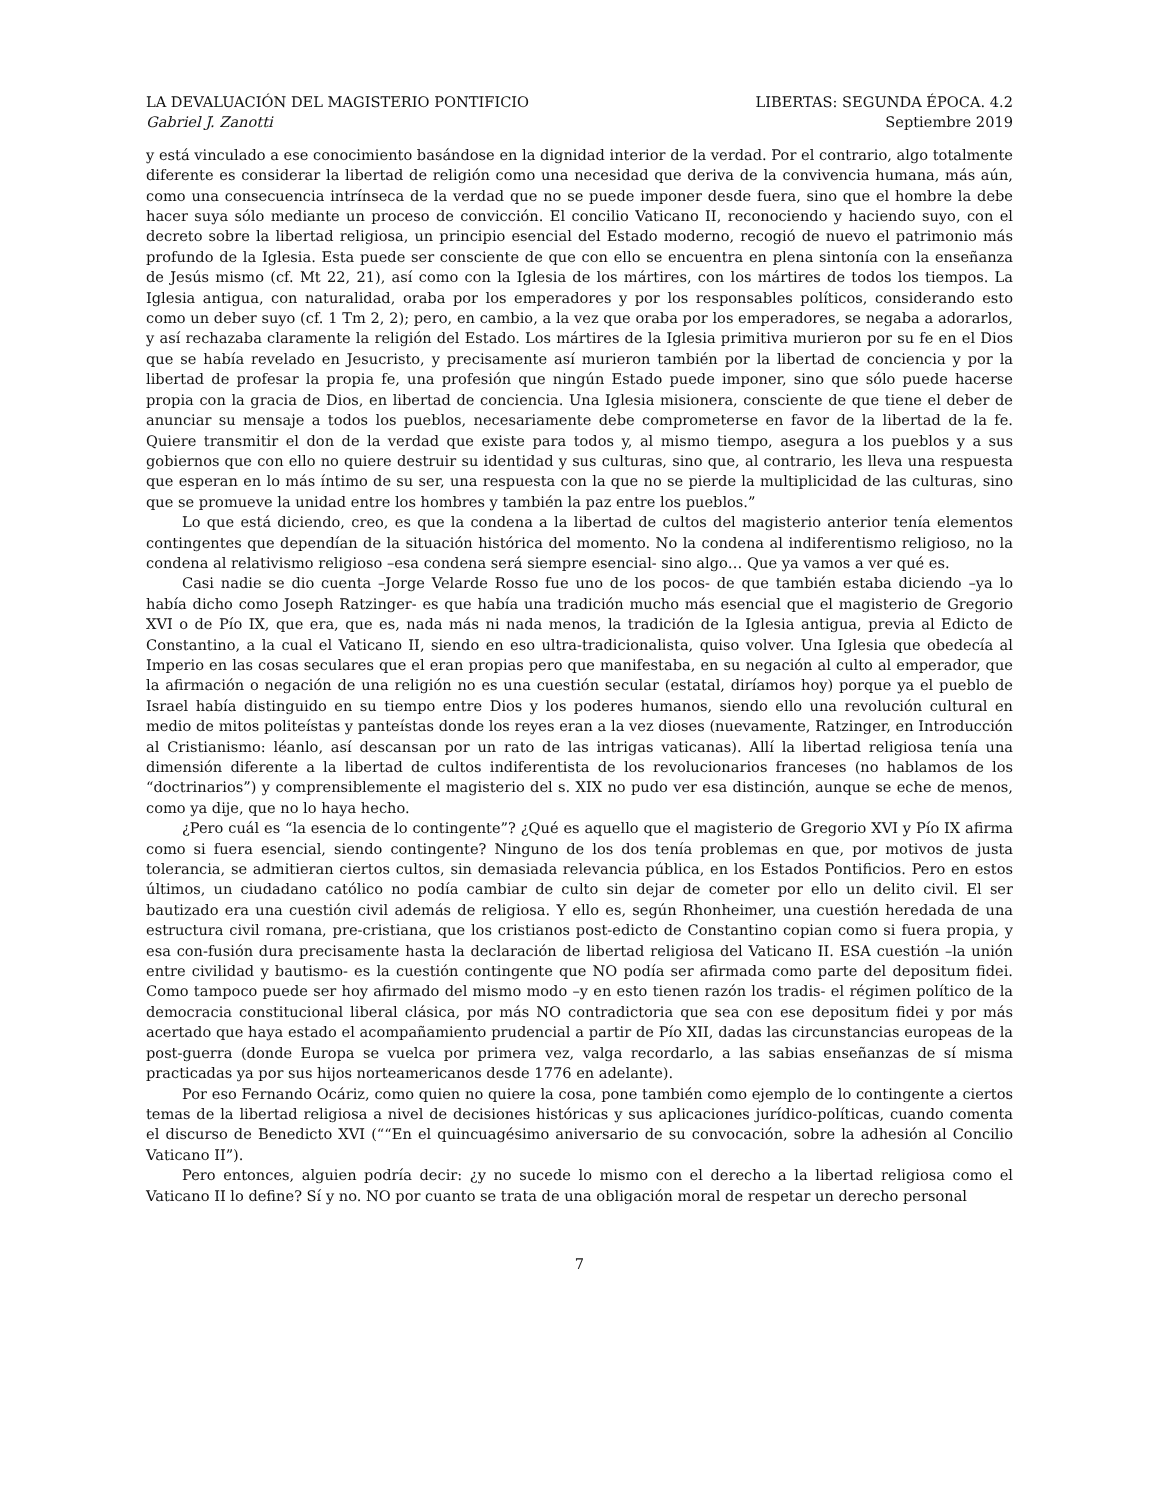LA DEVALUACIÓN DEL MAGISTERIO PONTIFICIO LIBERTAS: SEGUNDA ÉPOCA. 4.2
Gabriel J. Zanotti Septiembre 2019
y está vinculado a ese conocimiento basándose en la dignidad interior de la verdad. Por el contrario, algo totalmente diferente es considerar la libertad de religión como una necesidad que deriva de la convivencia humana, más aún, como una consecuencia intrínseca de la verdad que no se puede imponer desde fuera, sino que el hombre la debe hacer suya sólo mediante un proceso de convicción. El concilio Vaticano II, reconociendo y haciendo suyo, con el decreto sobre la libertad religiosa, un principio esencial del Estado moderno, recogió de nuevo el patrimonio más profundo de la Iglesia. Esta puede ser consciente de que con ello se encuentra en plena sintonía con la enseñanza de Jesús mismo (cf. Mt 22, 21), así como con la Iglesia de los mártires, con los mártires de todos los tiempos. La Iglesia antigua, con naturalidad, oraba por los emperadores y por los responsables políticos, considerando esto como un deber suyo (cf. 1 Tm 2, 2); pero, en cambio, a la vez que oraba por los emperadores, se negaba a adorarlos, y así rechazaba claramente la religión del Estado. Los mártires de la Iglesia primitiva murieron por su fe en el Dios que se había revelado en Jesucristo, y precisamente así murieron también por la libertad de conciencia y por la libertad de profesar la propia fe, una profesión que ningún Estado puede imponer, sino que sólo puede hacerse propia con la gracia de Dios, en libertad de conciencia. Una Iglesia misionera, consciente de que tiene el deber de anunciar su mensaje a todos los pueblos, necesariamente debe comprometerse en favor de la libertad de la fe. Quiere transmitir el don de la verdad que existe para todos y, al mismo tiempo, asegura a los pueblos y a sus gobiernos que con ello no quiere destruir su identidad y sus culturas, sino que, al contrario, les lleva una respuesta que esperan en lo más íntimo de su ser, una respuesta con la que no se pierde la multiplicidad de las culturas, sino que se promueve la unidad entre los hombres y también la paz entre los pueblos.”
Lo que está diciendo, creo, es que la condena a la libertad de cultos del magisterio anterior tenía elementos contingentes que dependían de la situación histórica del momento. No la condena al indiferentismo religioso, no la condena al relativismo religioso –esa condena será siempre esencial- sino algo… Que ya vamos a ver qué es.
Casi nadie se dio cuenta –Jorge Velarde Rosso fue uno de los pocos- de que también estaba diciendo –ya lo había dicho como Joseph Ratzinger- es que había una tradición mucho más esencial que el magisterio de Gregorio XVI o de Pío IX, que era, que es, nada más ni nada menos, la tradición de la Iglesia antigua, previa al Edicto de Constantino, a la cual el Vaticano II, siendo en eso ultra-tradicionalista, quiso volver. Una Iglesia que obedecía al Imperio en las cosas seculares que el eran propias pero que manifestaba, en su negación al culto al emperador, que la afirmación o negación de una religión no es una cuestión secular (estatal, diríamos hoy) porque ya el pueblo de Israel había distinguido en su tiempo entre Dios y los poderes humanos, siendo ello una revolución cultural en medio de mitos politeístas y panteístas donde los reyes eran a la vez dioses (nuevamente, Ratzinger, en Introducción al Cristianismo: léanlo, así descansan por un rato de las intrigas vaticanas). Allí la libertad religiosa tenía una dimensión diferente a la libertad de cultos indiferentista de los revolucionarios franceses (no hablamos de los “doctrinarios”) y comprensiblemente el magisterio del s. XIX no pudo ver esa distinción, aunque se eche de menos, como ya dije, que no lo haya hecho.
¿Pero cuál es “la esencia de lo contingente”? ¿Qué es aquello que el magisterio de Gregorio XVI y Pío IX afirma como si fuera esencial, siendo contingente? Ninguno de los dos tenía problemas en que, por motivos de justa tolerancia, se admitieran ciertos cultos, sin demasiada relevancia pública, en los Estados Pontificios. Pero en estos últimos, un ciudadano católico no podía cambiar de culto sin dejar de cometer por ello un delito civil. El ser bautizado era una cuestión civil además de religiosa. Y ello es, según Rhonheimer, una cuestión heredada de una estructura civil romana, pre-cristiana, que los cristianos post-edicto de Constantino copian como si fuera propia, y esa con-fusión dura precisamente hasta la declaración de libertad religiosa del Vaticano II. ESA cuestión –la unión entre civilidad y bautismo- es la cuestión contingente que NO podía ser afirmada como parte del depositum fidei. Como tampoco puede ser hoy afirmado del mismo modo –y en esto tienen razón los tradis- el régimen político de la democracia constitucional liberal clásica, por más NO contradictoria que sea con ese depositum fidei y por más acertado que haya estado el acompañamiento prudencial a partir de Pío XII, dadas las circunstancias europeas de la post-guerra (donde Europa se vuelca por primera vez, valga recordarlo, a las sabias enseñanzas de sí misma practicadas ya por sus hijos norteamericanos desde 1776 en adelante).
Por eso Fernando Ocáriz, como quien no quiere la cosa, pone también como ejemplo de lo contingente a ciertos temas de la libertad religiosa a nivel de decisiones históricas y sus aplicaciones jurídico-políticas, cuando comenta el discurso de Benedicto XVI (““En el quincuagésimo aniversario de su convocación, sobre la adhesión al Concilio Vaticano II”).
Pero entonces, alguien podría decir: ¿y no sucede lo mismo con el derecho a la libertad religiosa como el Vaticano II lo define? Sí y no. NO por cuanto se trata de una obligación moral de respetar un derecho personal
7